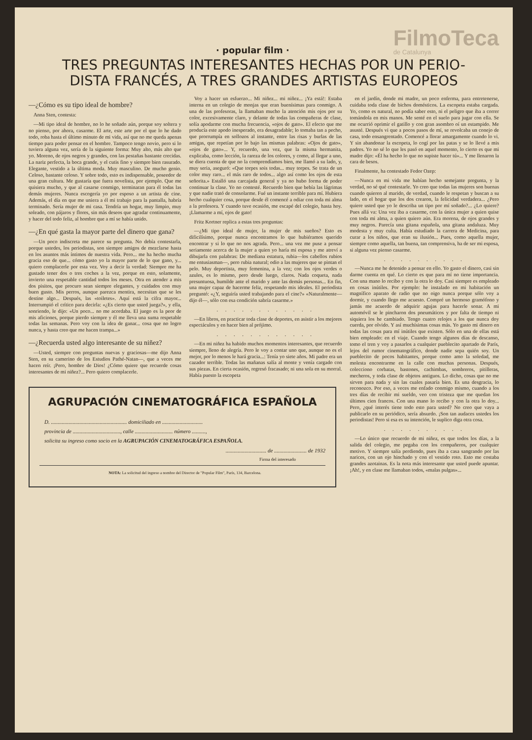· popular film ·
FilmoTeca
de Catalunya
TRES PREGUNTAS INTERESANTES HECHAS POR UN PERIO-
DISTA FRANCÉS, A TRES GRANDES ARTISTAS EUROPEOS
—¿Cómo es su tipo ideal de hombre?
Anna Sten, contesta:
—Mi tipo ideal de hombre, no lo he soñado aún, porque soy soltera y no pienso, por ahora, casarme. El arte, este arte por el que lo he dado todo, roba hasta el último minuto de mi vida, así que no me queda apenas tiempo para poder pensar en el hombre. Tampoco tengo novio, pero si lo tuviera alguna vez, sería de la siguiente forma: Muy alto, más alto que yo. Moreno, de ojos negros y grandes, con las pestañas bastante crecidas. La nariz perfecta, la boca grande, y el cutis fino y siempre bien rasurado. Elegante, vestido a la última moda. Muy masculino. De mucho genio. Celoso, bastante celoso. Y sobre todo, esto es indispensable, poseedor de una gran cultura. Me gustaría que fuera novelista, por ejemplo. Que me quisiera mucho, y que al casarse conmigo, terminaran para él todas las demás mujeres. Nunca escogería yo por esposo a un artista de cine. Además, el día en que me uniera a él mi trabajo para la pantalla, habría terminado. Sería mujer de mi casa. Tendría un hogar, muy limpio, muy soleado, con pájaros y flores, sin más deseos que agradar continuamente, y hacer del todo feliz, al hombre que a mí se había unido.
—¿En qué gasta la mayor parte del dinero que gana?
—Un poco indiscreta me parece su pregunta. No debía contestarla, porque ustedes, los periodistas, son siempre amigos de mezclarse hasta en los asuntos más íntimos de nuestra vida. Pero... me ha hecho mucha gracia eso de que... cómo gasto yo la mayor parte de lo que gano, y... quiero complacerle por esta vez. Voy a decir la verdad: Siempre me ha gustado tener dos o tres coches a la vez, porque en esto, solamente, invierto una respetable cantidad todos los meses. Otra en atender a mis dos pisitos, que procuro sean siempre elegantes, y cuidados con muy buen gusto. Mis perros, aunque parezca mentira, necesitan que se les destine algo... Después, las «toiletes». Aquí está la cifra mayor... Interrumpió el crítico para decirla: «¿Es cierto que usted juega?», y ella, sonriendo, le dijo: «Un poco... no me acordaba. El juego es la peor de mis aficiones, porque pierdo siempre y él me lleva una suma respetable todas las semanas. Pero voy con la idea de ganar... cosa que no logro nunca, y hasta creo que me hacen trampa...»
—¿Recuerda usted algo interesante de su niñez?
—Usted, siempre con preguntas nuevas y graciosas—me dijo Anna Sten, en su camerino de los Estudios Pathé-Natan—, que a veces me hacen reír. ¡Pero, hombre de Dios! ¿Cómo quiere que recuerde cosas interesantes de mi niñez?... Pero quiero complacerle.
Voy a hacer un esfuerzo... Mi niñez... mi niñez... ¡Ya está!: Estaba interna en un colegio de monjas que eran buenísimas para conmigo. A una de las profesoras, la llamaban mucho la atención mis ojos por su color, excesivamente claro, y delante de todas las compañeras de clase, solía apodarme con mucha frecuencia, «ojos de gato». El efecto que me producía este apodo inesperado, era desagradable; lo tomaba tan a pecho, que prorrumpía en sollozos al instante, entre las risas y burlas de las amigas, que repetían por lo bajo las mismas palabras: «Ojos de gato», «ojos de gato»... Y, recuerdo, una vez, que la misma hermanita, explicaba, como lección, la rareza de los colores, y como, al llegar a uno, se diera cuenta de que no la comprendíamos bien, me llamó a su lado, y, muy seria, aseguró: «Que torpes sois todas... muy torpes. Se trata de un color muy raro... el más raro de todos... algo así como los ojos de esta señorita.» Estalló una carcajada general y ya no hubo forma de poder continuar la clase. Yo no contesté. Recuerdo bien que bebía las lágrimas y que nadie trató de consolarme. Fué un instante terrible para mí. Hubiera hecho cualquier cosa, porque desde él comencé a odiar con toda mi alma a la profesora. Y cuando tuve ocasión, me escapé del colegio, hasta hoy. ¡Llamarme a mí, ojos de gato!
Fritz Kortner replica a estas tres preguntas:
—¿Mi tipo ideal de mujer, la mujer de mis sueños? Esto es dificilísimo, porque nunca encontramos lo que hubiéramos querido encontrar y si lo que no nos agrada. Pero... una vez me puse a pensar seriamente acerca de la mujer a quien yo haría mi esposa y me atreví a dibujarla con palabras: De mediana estatura, rubia—los cabellos rubios me entusiasman—, pero rubia natural; odio a las mujeres que se pintan el pelo. Muy deportista, muy femenina, a la vez; con los ojos verdes o azules, es lo mismo, pero desde luego, claros. Nada coqueta, nada presuntuosa, humilde ante el marido y ante las demás personas... En fin, una mujer capaz de hacerme feliz, respetando mis ideales. El periodista preguntó: «¿Y, seguiría usted trabajando para el cine?» «Naturalmente—dijo él—, sólo con esa condición sabría casarme.»
. . . . . . . . . . . .
—En libros, en practicar toda clase de deportes, en asistir a los mejores espectáculos y en hacer bien al prójimo.
. . . . . . . . . . . .
—En mi niñez ha habido muchos momentos interesantes, que recuerdo siempre, lleno de alegría. Pero le voy a contar uno que, aunque no es el mejor, por lo menos le hará gracia...: Tenía yo siete años. Mi padre era un cazador terrible. Todas las mañanas salía al monte y venía cargado con sus piezas. En cierta ocasión, regresó fracasado; ni una sola en su morral. Había puesto la escopeta
AGRUPACIÓN CINEMATOGRÁFICA ESPAÑOLA
D. ........................................................ domiciliado en ..............................
provincia de ..................................., calle ............................ número ..........,
solicita su ingreso como socio en la AGRUPACIÓN CINEMATOGRÁFICA ESPAÑOLA.
.............................. de ........................ de 1932
Firma del interesado
NOTA: La solicitud del ingreso a nombre del Director de "Popular Film", París, 134, Barcelona.
en el jardín, donde mi madre, un poco enferma, para entretenerse, cuidaba toda clase de bichos domésticos. La escopeta estaba cargada. Yo, como es natural, no podía saber esto, ni el peligro que iba a correr tomándola en mis manos. Me senté en el suelo para jugar con ella. Se me ocurrió oprimir el gatillo y con gran asombro oí un estampido. Me asusté. Después vi que a pocos pasos de mí, se revolcaba un conejo de casa, todo ensangrentado. Comencé a llorar amargamente cuando lo vi. Y sin abandonar la escopeta, lo cogí por las patas y se lo llevé a mis padres. Yo no sé lo que les pasó en aquel momento, lo cierto es que mi madre dijo: «Él ha hecho lo que no supiste hacer tú»... Y me llenaron la cara de besos.
Finalmente, ha contestado Fedor Ozep:
—Nunca en mi vida me habían hecho semejante pregunta, y la verdad, no sé qué contestarle. Yo creo que todas las mujeres son buenas cuando quieren al marido, de verdad, cuando le respetan y buscan a su lado, en el hogar que los dos crearon, la felicidad verdadera... ¿Pero quiere usted que yo le describa un tipo por mí soñado?... ¿Lo quiere? Pues allá va: Una vez iba a casarme, con la única mujer a quien quise con toda mi alma, a quien quiero aún. Era morena, de ojos grandes y muy negros. Parecía una gitana española, una gitana andaluza. Muy modesta y muy culta. Había estudiado la carrera de Medicina, para curar a los niños, que eran su ilusión... Pues, como aquella mujer, siempre como aquella, tan buena, tan comprensiva, ha de ser mi esposa, si alguna vez pienso casarme.
. . . . . . . . . .
—Nunca me he detenido a pensar en ello. Yo gasto el dinero, casi sin darme cuenta en qué. Lo cierto es que para mí no tiene importancia. Con una mano lo recibo y con la otra lo doy. Casi siempre es empleado en cosas inútiles. Por ejemplo: he instalado en mi habitación un magnífico aparato de radio que no oigo nunca porque sólo voy a dormir, y cuando llego me acuesto. Compré un hermoso gramófono y jamás me acuerdo de adquirir agujas para hacerle sonar. A mi automóvil se le pincharon dos pneumáticos y por falta de tiempo ni siquiera los he cambiado. Tengo cuatro relojes a los que nunca doy cuerda, por olvido. Y así muchísimas cosas más. Yo gasto mi dinero en todas las cosas para mí inútiles que existen. Sólo en una de ellas está bien empleado: en el viaje. Cuando tengo algunos días de descanso, tomo el tren y voy a pasarlos a cualquier pueblecito apartado de París, lejos del rumor cinematográfico, donde nadie sepa quién soy. Un pueblecito de pocos habitantes, porque como amo la soledad, me molesta encontrarme en la calle con muchas personas. Después, colecciono corbatas, bastones, cachimbas, sombreros, pitilleras, mecheros, y toda clase de objetos antiguos. Lo dicho, cosas que no me sirven para nada y sin las cuales pasaría bien. Es una desgracia, lo reconozco. Por eso, a veces me enfado conmigo mismo, cuando a los tres días de recibir mi sueldo, veo con tristeza que me quedan los últimos cien francos. Con una mano lo recibo y con la otra lo doy... Pero, ¿qué interés tiene todo esto para usted? No creo que vaya a publicarlo en su periódico, sería absurdo. ¡Son tan audaces ustedes los periodistas! Pero si esa es su intención, le suplico diga otra cosa.
. . . . . . . . . .
—Lo único que recuerdo de mi niñez, es que todos los días, a la salida del colegio, me pegaba con los compañeros, por cualquier motivo. Y siempre salía perdiendo, pues iba a casa sangrando por las narices, con un ojo hinchado y con el vestido roto. Esto me costaba grandes azotainas. Es la nota más interesante que usted puede apuntar. ¡Ah!, y en clase me llamaban todos, «malas pulgas»...